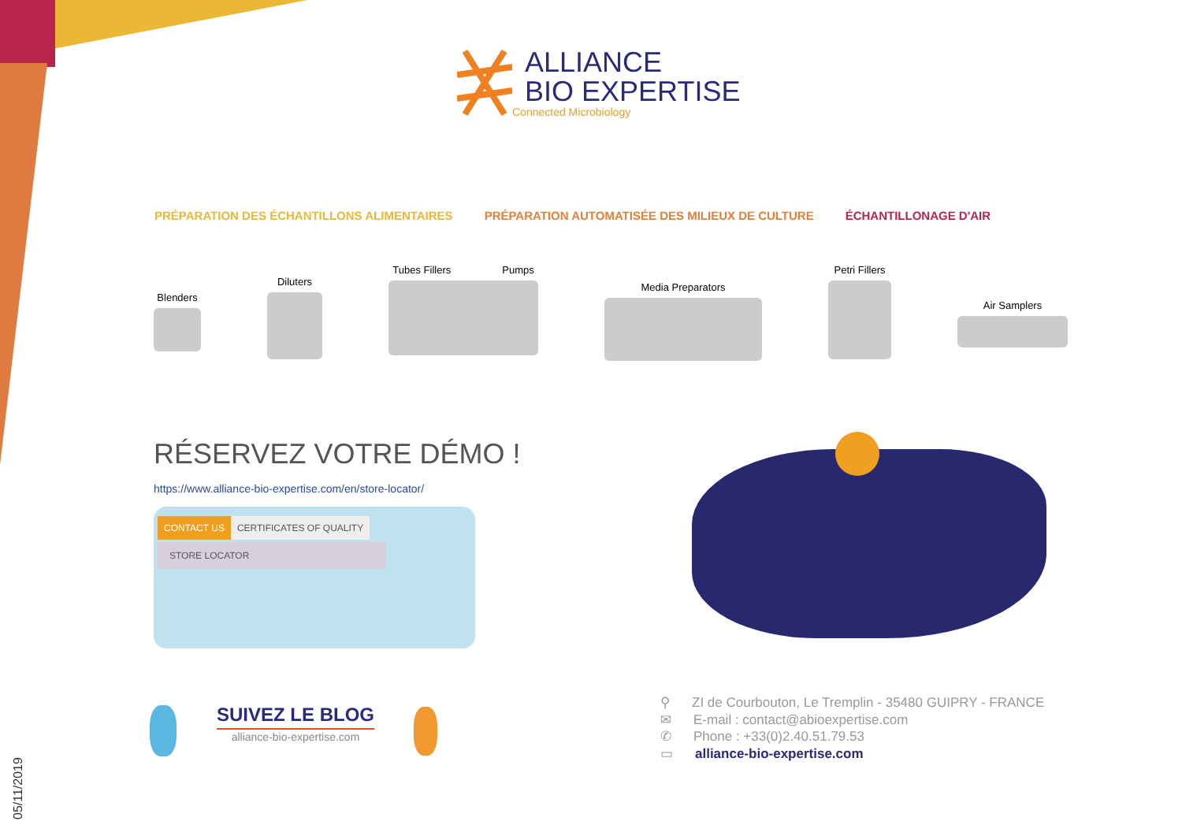ALLIANCE
BIO EXPERTISE
Connected Microbiology
PRÉPARATION DES ÉCHANTILLONS ALIMENTAIRES PRÉPARATION AUTOMATISÉE DES MILIEUX DE CULTURE ÉCHANTILLONAGE D'AIR
Blenders
Diluters
Tubes Fillers Pumps
Media Preparators
Petri Fillers
Air Samplers
RÉSERVEZ VOTRE DÉMO !
https://www.alliance-bio-expertise.com/en/store-locator/
CONTACT US CERTIFICATES OF QUALITY
STORE LOCATOR
SUIVEZ LE BLOG
alliance-bio-expertise.com
⚲ ZI de Courbouton, Le Tremplin - 35480 GUIPRY - FRANCE
✉ E-mail : contact@abioexpertise.com
✆ Phone : +33(0)2.40.51.79.53
▭ alliance-bio-expertise.com
05/11/2019